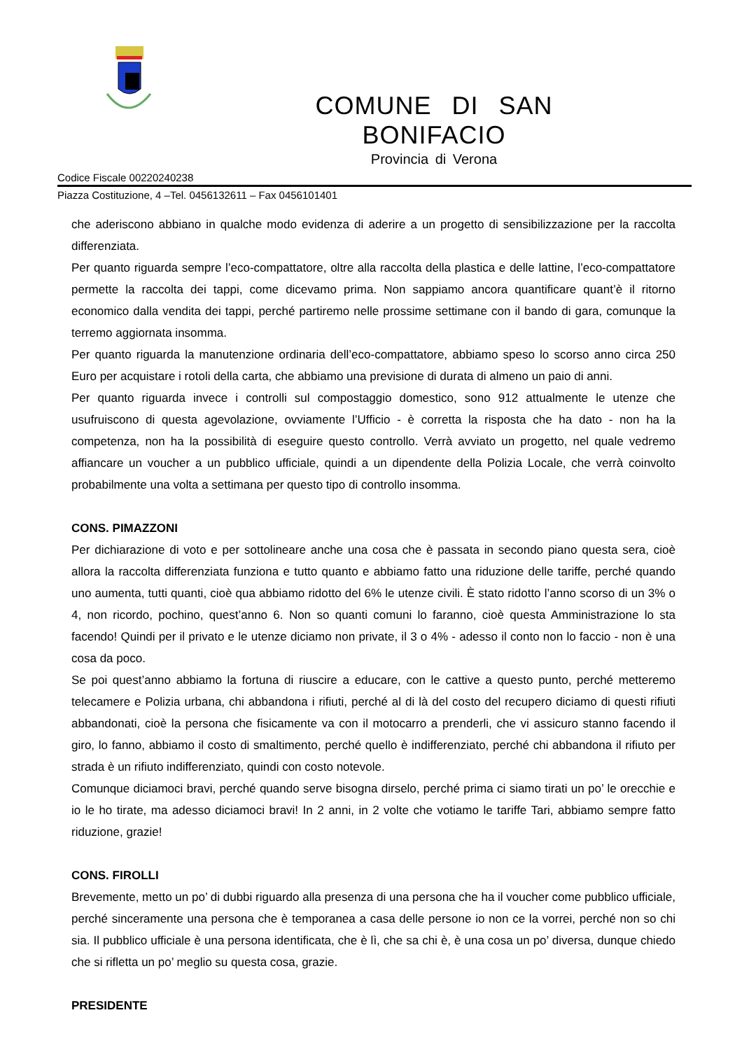COMUNE DI SAN BONIFACIO
Provincia di Verona
Codice Fiscale 00220240238
Piazza Costituzione, 4 –Tel. 0456132611 – Fax 0456101401
che aderiscono abbiano in qualche modo evidenza di aderire a un progetto di sensibilizzazione per la raccolta differenziata.
Per quanto riguarda sempre l’eco-compattatore, oltre alla raccolta della plastica e delle lattine, l’eco-compattatore permette la raccolta dei tappi, come dicevamo prima. Non sappiamo ancora quantificare quant’è il ritorno economico dalla vendita dei tappi, perché partiremo nelle prossime settimane con il bando di gara, comunque la terremo aggiornata insomma.
Per quanto riguarda la manutenzione ordinaria dell’eco-compattatore, abbiamo speso lo scorso anno circa 250 Euro per acquistare i rotoli della carta, che abbiamo una previsione di durata di almeno un paio di anni.
Per quanto riguarda invece i controlli sul compostaggio domestico, sono 912 attualmente le utenze che usufruiscono di questa agevolazione, ovviamente l’Ufficio - è corretta la risposta che ha dato - non ha la competenza, non ha la possibilità di eseguire questo controllo. Verrà avviato un progetto, nel quale vedremo affiancare un voucher a un pubblico ufficiale, quindi a un dipendente della Polizia Locale, che verrà coinvolto probabilmente una volta a settimana per questo tipo di controllo insomma.
CONS. PIMAZZONI
Per dichiarazione di voto e per sottolineare anche una cosa che è passata in secondo piano questa sera, cioè allora la raccolta differenziata funziona e tutto quanto e abbiamo fatto una riduzione delle tariffe, perché quando uno aumenta, tutti quanti, cioè qua abbiamo ridotto del 6% le utenze civili. È stato ridotto l’anno scorso di un 3% o 4, non ricordo, pochino, quest’anno 6. Non so quanti comuni lo faranno, cioè questa Amministrazione lo sta facendo! Quindi per il privato e le utenze diciamo non private, il 3 o 4% - adesso il conto non lo faccio - non è una cosa da poco.
Se poi quest’anno abbiamo la fortuna di riuscire a educare, con le cattive a questo punto, perché metteremo telecamere e Polizia urbana, chi abbandona i rifiuti, perché al di là del costo del recupero diciamo di questi rifiuti abbandonati, cioè la persona che fisicamente va con il motocarro a prenderli, che vi assicuro stanno facendo il giro, lo fanno, abbiamo il costo di smaltimento, perché quello è indifferenziato, perché chi abbandona il rifiuto per strada è un rifiuto indifferenziato, quindi con costo notevole.
Comunque diciamoci bravi, perché quando serve bisogna dirselo, perché prima ci siamo tirati un po’ le orecchie e io le ho tirate, ma adesso diciamoci bravi! In 2 anni, in 2 volte che votiamo le tariffe Tari, abbiamo sempre fatto riduzione, grazie!
CONS. FIROLLI
Brevemente, metto un po’ di dubbi riguardo alla presenza di una persona che ha il voucher come pubblico ufficiale, perché sinceramente una persona che è temporanea a casa delle persone io non ce la vorrei, perché non so chi sia. Il pubblico ufficiale è una persona identificata, che è lì, che sa chi è, è una cosa un po’ diversa, dunque chiedo che si rifletta un po’ meglio su questa cosa, grazie.
PRESIDENTE